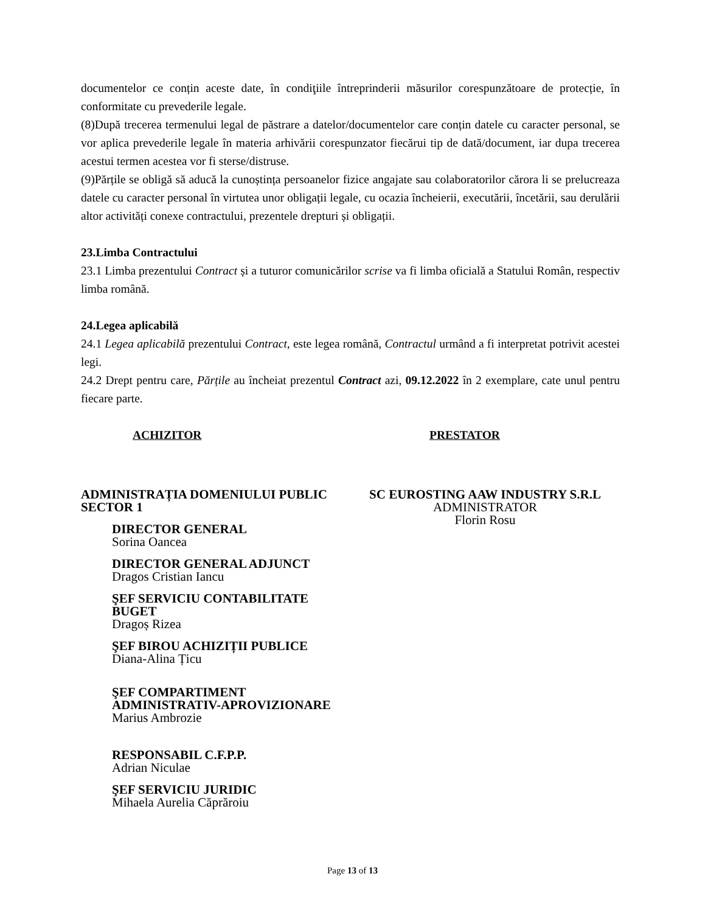documentelor ce conțin aceste date, în condiţiile întreprinderii măsurilor corespunzătoare de protecție, în conformitate cu prevederile legale.
(8)După trecerea termenului legal de păstrare a datelor/documentelor care conțin datele cu caracter personal, se vor aplica prevederile legale în materia arhivării corespunzator fiecărui tip de dată/document, iar dupa trecerea acestui termen acestea vor fi sterse/distruse.
(9)Părțile se obligă să aducă la cunoștința persoanelor fizice angajate sau colaboratorilor cărora li se prelucreaza datele cu caracter personal în virtutea unor obligații legale, cu ocazia încheierii, executării, încetării, sau derulării altor activități conexe contractului, prezentele drepturi și obligații.
23.Limba Contractului
23.1 Limba prezentului Contract și a tuturor comunicărilor scrise va fi limba oficială a Statului Român, respectiv limba română.
24.Legea aplicabilă
24.1 Legea aplicabilă prezentului Contract, este legea română, Contractul urmând a fi interpretat potrivit acestei legi.
24.2 Drept pentru care, Părțile au încheiat prezentul Contract azi, 09.12.2022 în 2 exemplare, cate unul pentru fiecare parte.
ACHIZITOR PRESTATOR
ADMINISTRAȚIA DOMENIULUI PUBLIC
SECTOR 1
DIRECTOR GENERAL
Sorina Oancea
DIRECTOR GENERAL ADJUNCT
Dragos Cristian Iancu
ŞEF SERVICIU CONTABILITATE
BUGET
Dragoș Rizea
ŞEF BIROU ACHIZIȚII PUBLICE
Diana-Alina Țicu
ŞEF COMPARTIMENT
ADMINISTRATIV-APROVIZIONARE
Marius Ambrozie
RESPONSABIL C.F.P.P.
Adrian Niculae
ŞEF SERVICIU JURIDIC
Mihaela Aurelia Căprăroiu
SC EUROSTING AAW INDUSTRY S.R.L
ADMINISTRATOR
Florin Rosu
Page 13 of 13